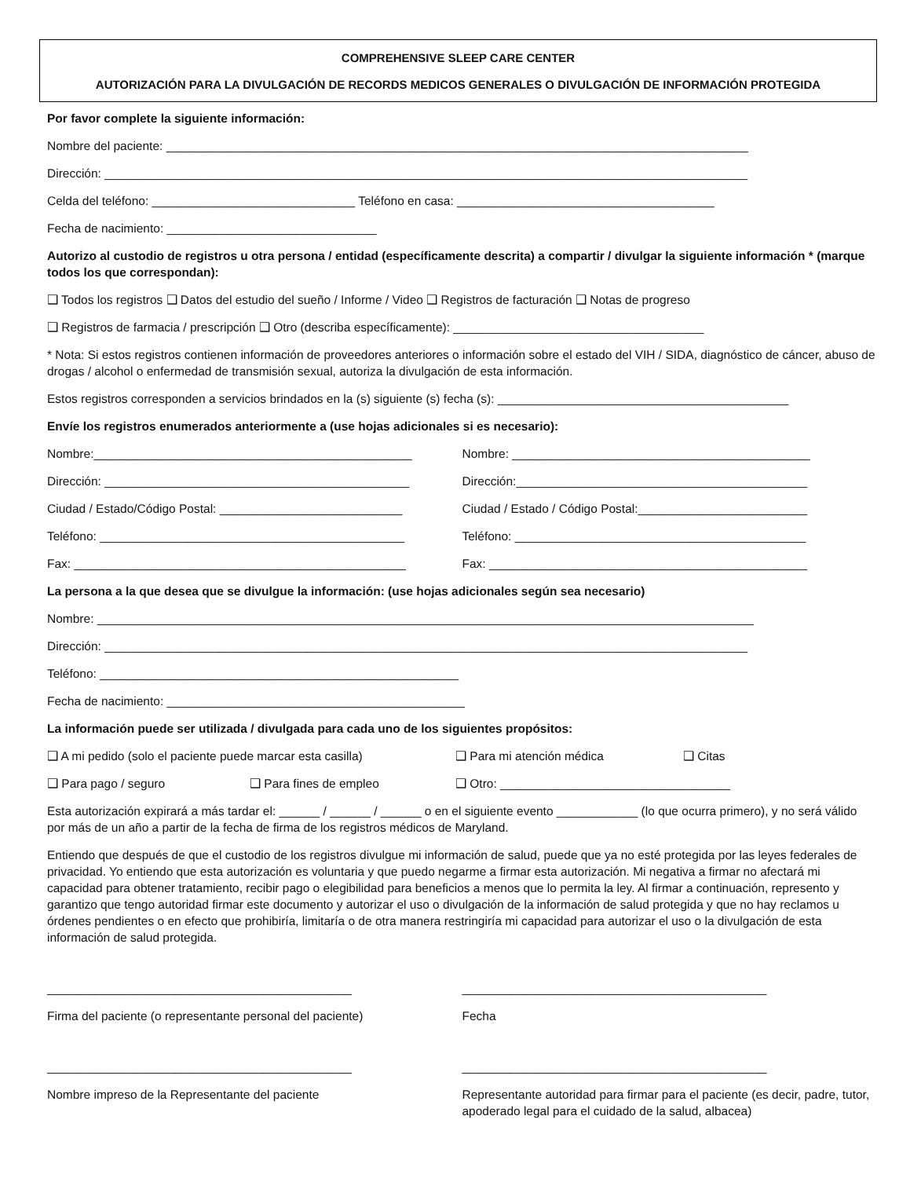COMPREHENSIVE SLEEP CARE CENTER
AUTORIZACIÓN PARA LA DIVULGACIÓN DE RECORDS MEDICOS GENERALES O DIVULGACIÓN DE INFORMACIÓN PROTEGIDA
Por favor complete la siguiente información:
Nombre del paciente: ______________________________________________________________________________________
Dirección: _______________________________________________________________________________________________
Celda del teléfono: ______________________________ Teléfono en casa: ______________________________________
Fecha de nacimiento: _______________________________
Autorizo al custodio de registros u otra persona / entidad (específicamente descrita) a compartir / divulgar la siguiente información * (marque todos los que correspondan):
❑ Todos los registros ❑ Datos del estudio del sueño / Informe / Video ❑ Registros de facturación ❑ Notas de progreso
❑ Registros de farmacia / prescripción ❑ Otro (describa específicamente): _____________________________________
* Nota: Si estos registros contienen información de proveedores anteriores o información sobre el estado del VIH / SIDA, diagnóstico de cáncer, abuso de drogas / alcohol o enfermedad de transmisión sexual, autoriza la divulgación de esta información.
Estos registros corresponden a servicios brindados en la (s) siguiente (s) fecha (s): ___________________________________________
Envíe los registros enumerados anteriormente a (use hojas adicionales si es necesario):
Nombre:_______________________________________________
Nombre: ____________________________________________
Dirección: _____________________________________________
Dirección:___________________________________________
Ciudad / Estado/Código Postal: ___________________________
Ciudad / Estado / Código Postal:_________________________
Teléfono: _____________________________________________
Teléfono: ___________________________________________
Fax: _________________________________________________
Fax: _______________________________________________
La persona a la que desea que se divulgue la información: (use hojas adicionales según sea necesario)
Nombre: _________________________________________________________________________________________________
Dirección: _______________________________________________________________________________________________
Teléfono: _____________________________________________________
Fecha de nacimiento: ____________________________________________
La información puede ser utilizada / divulgada para cada uno de los siguientes propósitos:
❑ A mi pedido (solo el paciente puede marcar esta casilla)
❑ Para mi atención médica ❑ Citas
❑ Para pago / seguro ❑ Para fines de empleo ❑ Otro: __________________________________
Esta autorización expirará a más tardar el: ______ / ______ / ______ o en el siguiente evento ____________ (lo que ocurra primero), y no será válido por más de un año a partir de la fecha de firma de los registros médicos de Maryland.
Entiendo que después de que el custodio de los registros divulgue mi información de salud, puede que ya no esté protegida por las leyes federales de privacidad. Yo entiendo que esta autorización es voluntaria y que puedo negarme a firmar esta autorización. Mi negativa a firmar no afectará mi capacidad para obtener tratamiento, recibir pago o elegibilidad para beneficios a menos que lo permita la ley. Al firmar a continuación, represento y garantizo que tengo autoridad firmar este documento y autorizar el uso o divulgación de la información de salud protegida y que no hay reclamos u órdenes pendientes o en efecto que prohibiría, limitaría o de otra manera restringiría mi capacidad para autorizar el uso o la divulgación de esta información de salud protegida.
_____________________________________________
_____________________________________________
Firma del paciente (o representante personal del paciente)
Fecha
_____________________________________________
_____________________________________________
Nombre impreso de la Representante del paciente
Representante autoridad para firmar para el paciente (es decir, padre, tutor, apoderado legal para el cuidado de la salud, albacea)